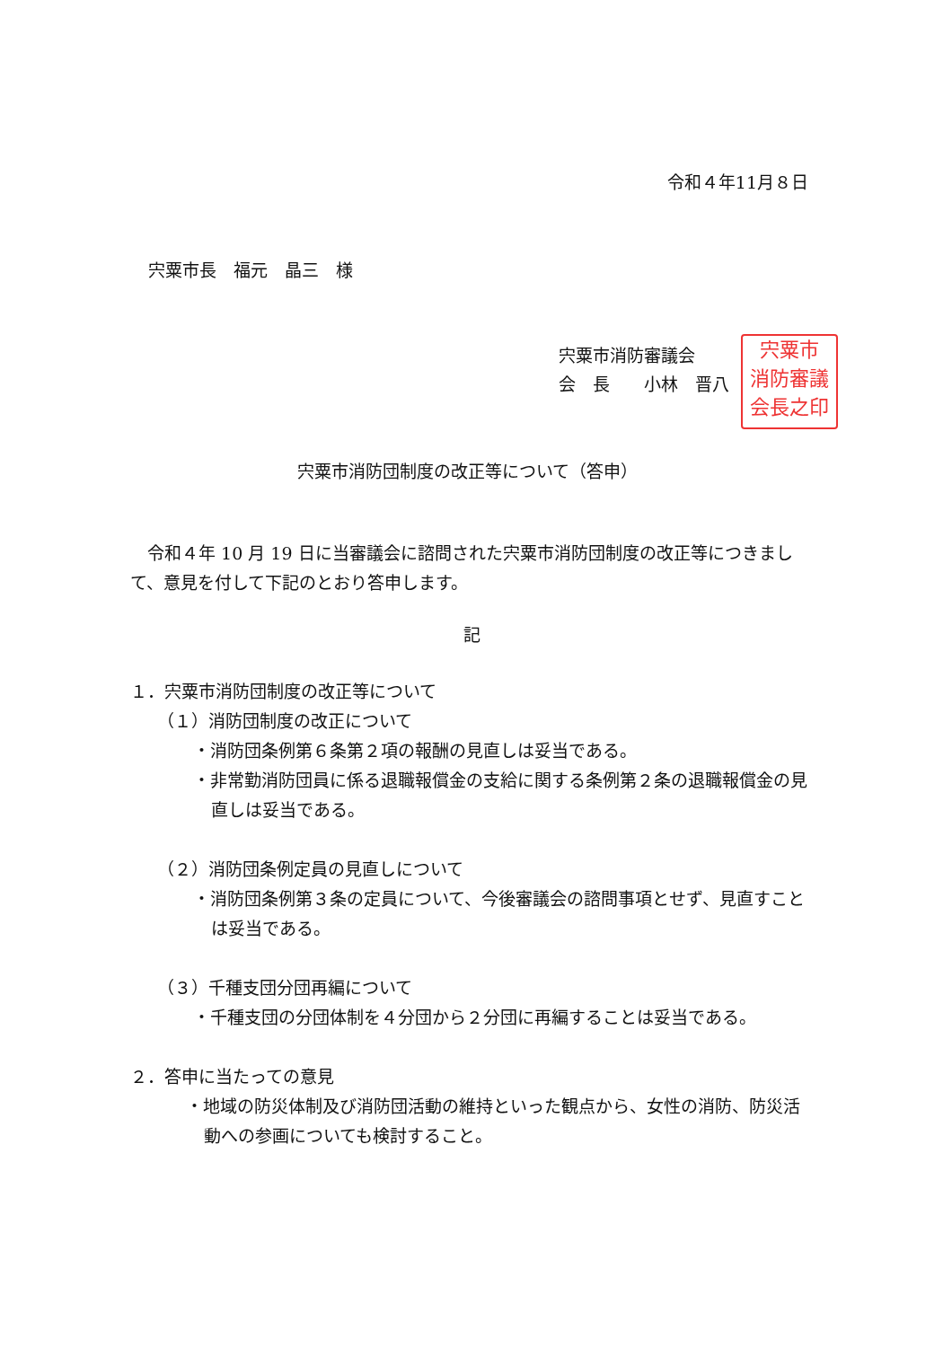令和４年11月８日
宍粟市長　福元　晶三　様
宍粟市消防審議会
会　長　　小林　晋八
宍粟市
消防審議
会長之印
宍粟市消防団制度の改正等について（答申）
　令和４年 10 月 19 日に当審議会に諮問された宍粟市消防団制度の改正等につきまして、意見を付して下記のとおり答申します。
記
１．宍粟市消防団制度の改正等について
（１）消防団制度の改正について
・消防団条例第６条第２項の報酬の見直しは妥当である。
・非常勤消防団員に係る退職報償金の支給に関する条例第２条の退職報償金の見直しは妥当である。
（２）消防団条例定員の見直しについて
・消防団条例第３条の定員について、今後審議会の諮問事項とせず、見直すことは妥当である。
（３）千種支団分団再編について
・千種支団の分団体制を４分団から２分団に再編することは妥当である。
２．答申に当たっての意見
・地域の防災体制及び消防団活動の維持といった観点から、女性の消防、防災活動への参画についても検討すること。